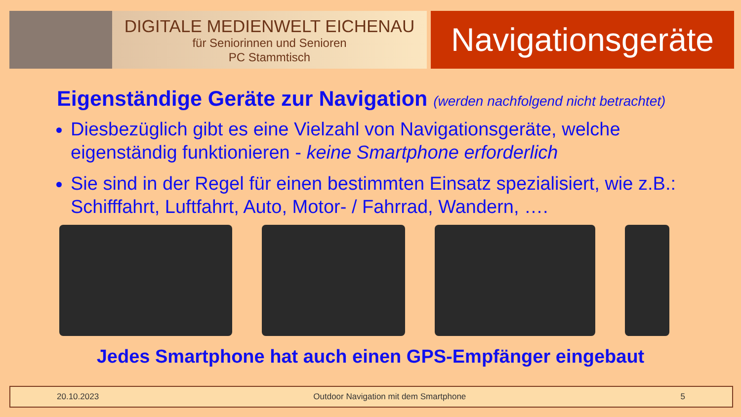DIGITALE MEDIENWELT EICHENAU
für Seniorinnen und Senioren
PC Stammtisch
Navigationsgeräte
Eigenständige Geräte zur Navigation (werden nachfolgend nicht betrachtet)
Diesbezüglich gibt es eine Vielzahl von Navigationsgeräte, welche eigenständig funktionieren - keine Smartphone erforderlich
Sie sind in der Regel für einen bestimmten Einsatz spezialisiert, wie z.B.: Schifffahrt, Luftfahrt, Auto, Motor- / Fahrrad, Wandern, ….
Jedes Smartphone hat auch einen GPS-Empfänger eingebaut
20.10.2023 Outdoor Navigation mit dem Smartphone 5